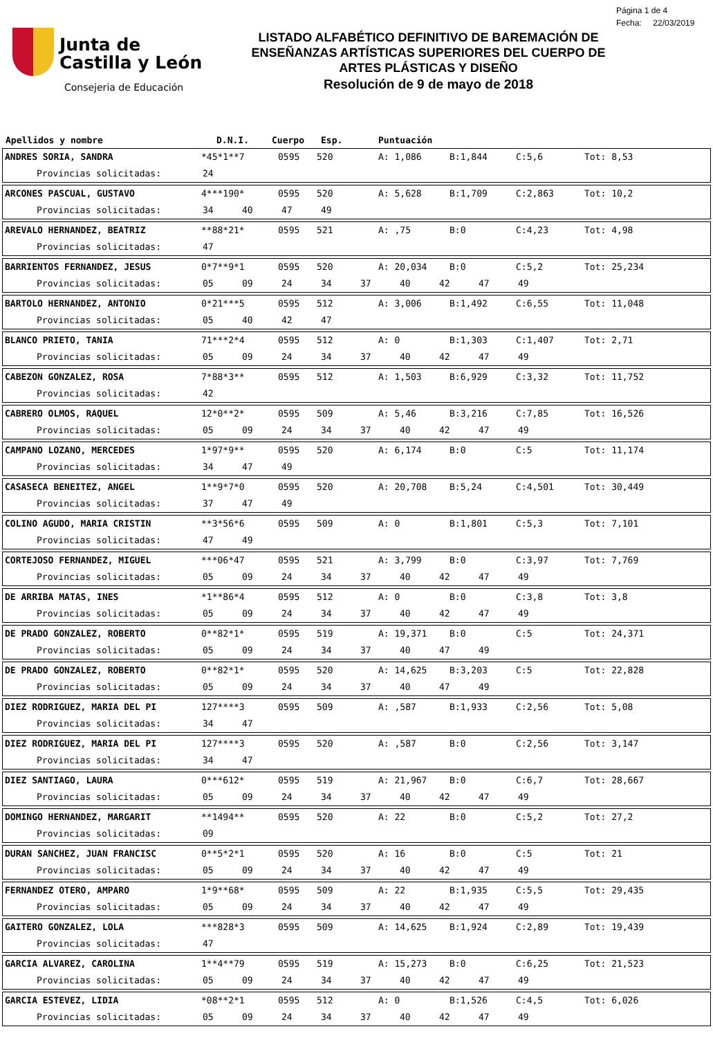Junta de
Castilla y León
Consejeria de Educación
LISTADO ALFABÉTICO DEFINITIVO DE BAREMACIÓN DE
ENSEÑANZAS ARTÍSTICAS SUPERIORES DEL CUERPO DE
ARTES PLÁSTICAS Y DISEÑO
Resolución de 9 de mayo de 2018
Página 1 de 4
Fecha: 22/03/2019
Apellidos y nombre D.N.I. Cuerpo Esp. Puntuación
ANDRES SORIA, SANDRA *45*1**7 0595 520 A: 1,086 B:1,844 C:5,6 Tot: 8,53
Provincias solicitadas: 24
ARCONES PASCUAL, GUSTAVO 4***190* 0595 520 A: 5,628 B:1,709 C:2,863 Tot: 10,2
Provincias solicitadas: 34 40 47 49
AREVALO HERNANDEZ, BEATRIZ **88*21* 0595 521 A: ,75 B:0 C:4,23 Tot: 4,98
Provincias solicitadas: 47
BARRIENTOS FERNANDEZ, JESUS 0*7**9*1 0595 520 A: 20,034 B:0 C:5,2 Tot: 25,234
Provincias solicitadas: 05 09 24 34 37 40 42 47 49
BARTOLO HERNANDEZ, ANTONIO 0*21***5 0595 512 A: 3,006 B:1,492 C:6,55 Tot: 11,048
Provincias solicitadas: 05 40 42 47
BLANCO PRIETO, TANIA 71***2*4 0595 512 A: 0 B:1,303 C:1,407 Tot: 2,71
Provincias solicitadas: 05 09 24 34 37 40 42 47 49
CABEZON GONZALEZ, ROSA 7*88*3** 0595 512 A: 1,503 B:6,929 C:3,32 Tot: 11,752
Provincias solicitadas: 42
CABRERO OLMOS, RAQUEL 12*0**2* 0595 509 A: 5,46 B:3,216 C:7,85 Tot: 16,526
Provincias solicitadas: 05 09 24 34 37 40 42 47 49
CAMPANO LOZANO, MERCEDES 1*97*9** 0595 520 A: 6,174 B:0 C:5 Tot: 11,174
Provincias solicitadas: 34 47 49
CASASECA BENEITEZ, ANGEL 1**9*7*0 0595 520 A: 20,708 B:5,24 C:4,501 Tot: 30,449
Provincias solicitadas: 37 47 49
COLINO AGUDO, MARIA CRISTIN **3*56*6 0595 509 A: 0 B:1,801 C:5,3 Tot: 7,101
Provincias solicitadas: 47 49
CORTEJOSO FERNANDEZ, MIGUEL ***06*47 0595 521 A: 3,799 B:0 C:3,97 Tot: 7,769
Provincias solicitadas: 05 09 24 34 37 40 42 47 49
DE ARRIBA MATAS, INES *1**86*4 0595 512 A: 0 B:0 C:3,8 Tot: 3,8
Provincias solicitadas: 05 09 24 34 37 40 42 47 49
DE PRADO GONZALEZ, ROBERTO 0**82*1* 0595 519 A: 19,371 B:0 C:5 Tot: 24,371
Provincias solicitadas: 05 09 24 34 37 40 47 49
DE PRADO GONZALEZ, ROBERTO 0**82*1* 0595 520 A: 14,625 B:3,203 C:5 Tot: 22,828
Provincias solicitadas: 05 09 24 34 37 40 47 49
DIEZ RODRIGUEZ, MARIA DEL PI 127****3 0595 509 A: ,587 B:1,933 C:2,56 Tot: 5,08
Provincias solicitadas: 34 47
DIEZ RODRIGUEZ, MARIA DEL PI 127****3 0595 520 A: ,587 B:0 C:2,56 Tot: 3,147
Provincias solicitadas: 34 47
DIEZ SANTIAGO, LAURA 0***612* 0595 519 A: 21,967 B:0 C:6,7 Tot: 28,667
Provincias solicitadas: 05 09 24 34 37 40 42 47 49
DOMINGO HERNANDEZ, MARGARIT **1494** 0595 520 A: 22 B:0 C:5,2 Tot: 27,2
Provincias solicitadas: 09
DURAN SANCHEZ, JUAN FRANCISC 0**5*2*1 0595 520 A: 16 B:0 C:5 Tot: 21
Provincias solicitadas: 05 09 24 34 37 40 42 47 49
FERNANDEZ OTERO, AMPARO 1*9**68* 0595 509 A: 22 B:1,935 C:5,5 Tot: 29,435
Provincias solicitadas: 05 09 24 34 37 40 42 47 49
GAITERO GONZALEZ, LOLA ***828*3 0595 509 A: 14,625 B:1,924 C:2,89 Tot: 19,439
Provincias solicitadas: 47
GARCIA ALVAREZ, CAROLINA 1**4**79 0595 519 A: 15,273 B:0 C:6,25 Tot: 21,523
Provincias solicitadas: 05 09 24 34 37 40 42 47 49
GARCIA ESTEVEZ, LIDIA *08**2*1 0595 512 A: 0 B:1,526 C:4,5 Tot: 6,026
Provincias solicitadas: 05 09 24 34 37 40 42 47 49